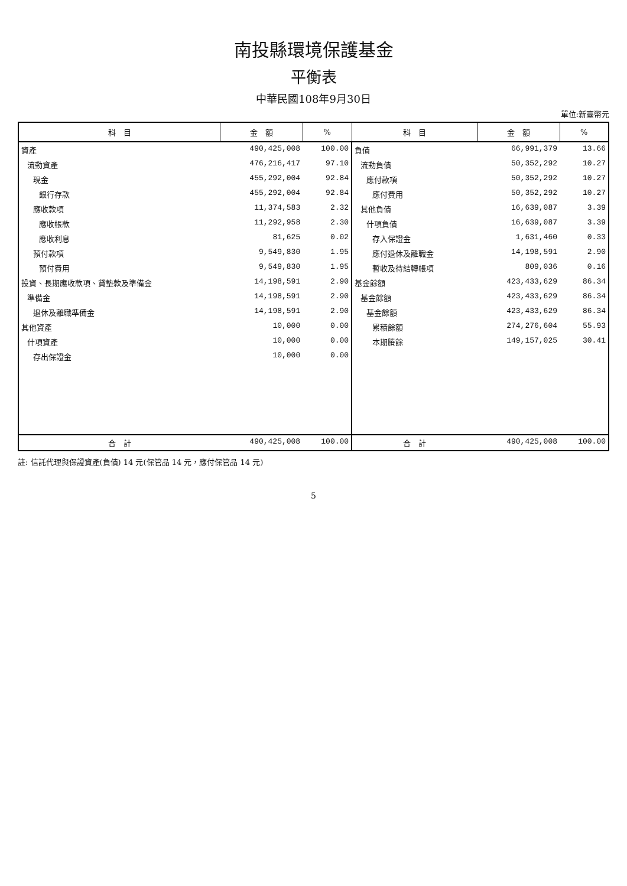南投縣環境保護基金
平衡表
中華民國108年9月30日
單位:新臺幣元
| 科 目 | 金 額 | % | 科 目 | 金 額 | % |
| --- | --- | --- | --- | --- | --- |
| 資產 | 490,425,008 | 100.00 | 負債 | 66,991,379 | 13.66 |
| 流動資產 | 476,216,417 | 97.10 | 流動負債 | 50,352,292 | 10.27 |
| 現金 | 455,292,004 | 92.84 | 應付款項 | 50,352,292 | 10.27 |
| 銀行存款 | 455,292,004 | 92.84 | 應付費用 | 50,352,292 | 10.27 |
| 應收款項 | 11,374,583 | 2.32 | 其他負債 | 16,639,087 | 3.39 |
| 應收帳款 | 11,292,958 | 2.30 | 什項負債 | 16,639,087 | 3.39 |
| 應收利息 | 81,625 | 0.02 | 存入保證金 | 1,631,460 | 0.33 |
| 預付款項 | 9,549,830 | 1.95 | 應付退休及離職金 | 14,198,591 | 2.90 |
| 預付費用 | 9,549,830 | 1.95 | 暫收及待結轉帳項 | 809,036 | 0.16 |
| 投資、長期應收款項、貸墊款及準備金 | 14,198,591 | 2.90 | 基金餘額 | 423,433,629 | 86.34 |
| 準備金 | 14,198,591 | 2.90 | 基金餘額 | 423,433,629 | 86.34 |
| 退休及離職準備金 | 14,198,591 | 2.90 | 基金餘額 | 423,433,629 | 86.34 |
| 其他資產 | 10,000 | 0.00 | 累積餘額 | 274,276,604 | 55.93 |
| 什項資產 | 10,000 | 0.00 | 本期賸餘 | 149,157,025 | 30.41 |
| 存出保證金 | 10,000 | 0.00 | | | |
| 合 計 | 490,425,008 | 100.00 | 合 計 | 490,425,008 | 100.00 |
註: 信託代理與保證資產(負債) 14 元(保管品 14 元，應付保管品 14 元)
5